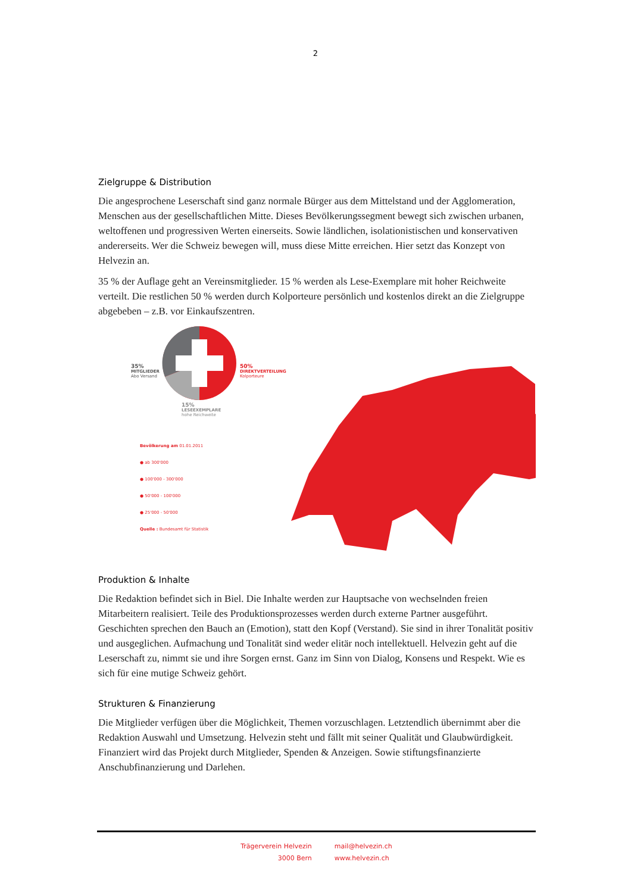2
Zielgruppe & Distribution
Die angesprochene Leserschaft sind ganz normale Bürger aus dem Mittelstand und der Agglomeration, Menschen aus der gesellschaftlichen Mitte. Dieses Bevölkerungssegment bewegt sich zwischen urbanen, weltoffenen und progressiven Werten einerseits. Sowie ländlichen, isolationistischen und konservativen andererseits. Wer die Schweiz bewegen will, muss diese Mitte erreichen. Hier setzt das Konzept von Helvezin an.
35 % der Auflage geht an Vereinsmitglieder. 15 % werden als Lese-Exemplare mit hoher Reichweite verteilt. Die restlichen 50 % werden durch Kolporteure persönlich und kostenlos direkt an die Zielgruppe abgebeben – z.B. vor Einkaufszentren.
35%
MITGLIEDER
Abo Versand
50%
DIREKTVERTEILUNG
Kolporteure
15%
LESEEXEMPLARE
hohe Reichweite
Bevölkerung am 01.01.2011
● ab 300'000
● 100'000 - 300'000
● 50'000 - 100'000
● 25'000 - 50'000
Quelle : Bundesamt für Statistik
Produktion & Inhalte
Die Redaktion befindet sich in Biel. Die Inhalte werden zur Hauptsache von wechselnden freien Mitarbeitern realisiert. Teile des Produktionsprozesses werden durch externe Partner ausgeführt. Geschichten sprechen den Bauch an (Emotion), statt den Kopf (Verstand). Sie sind in ihrer Tonalität positiv und ausgeglichen. Aufmachung und Tonalität sind weder elitär noch intellektuell. Helvezin geht auf die Leserschaft zu, nimmt sie und ihre Sorgen ernst. Ganz im Sinn von Dialog, Konsens und Respekt. Wie es sich für eine mutige Schweiz gehört.
Strukturen & Finanzierung
Die Mitglieder verfügen über die Möglichkeit, Themen vorzuschlagen. Letztendlich übernimmt aber die Redaktion Auswahl und Umsetzung. Helvezin steht und fällt mit seiner Qualität und Glaubwürdigkeit. Finanziert wird das Projekt durch Mitglieder, Spenden & Anzeigen. Sowie stiftungsfinanzierte Anschubfinanzierung und Darlehen.
Trägerverein Helvezin
3000 Bern
mail@helvezin.ch
www.helvezin.ch